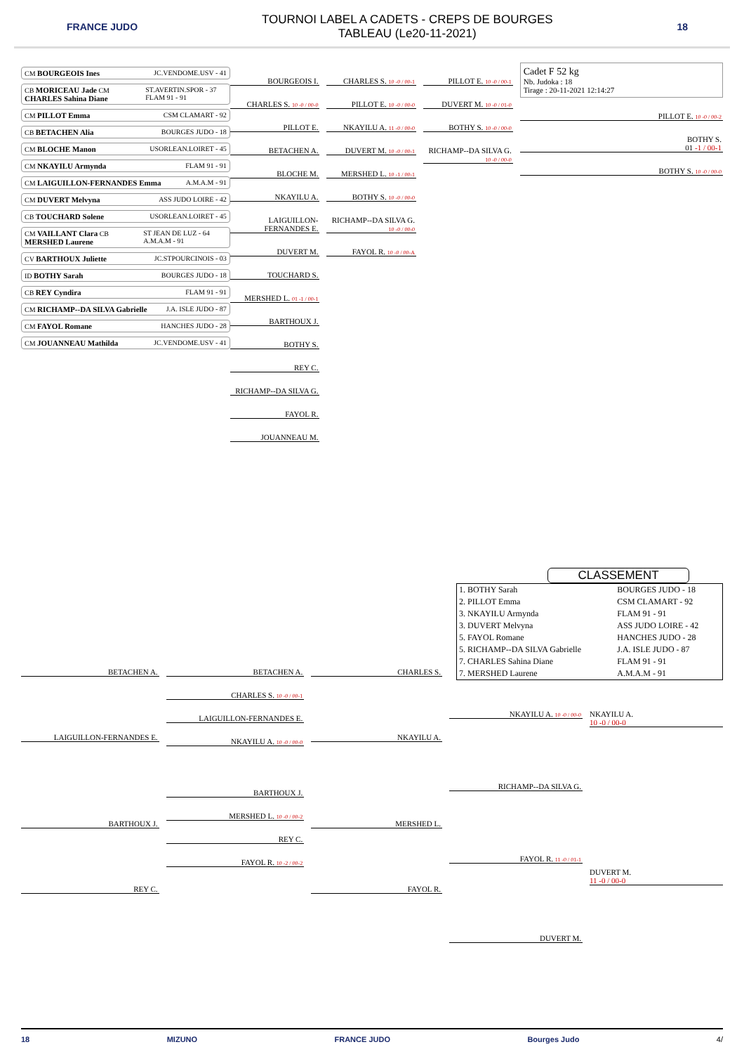FRANCE JUDO
TOURNOI LABEL A CADETS - CREPS DE BOURGES
TABLEAU (Le20-11-2021)
18
CM BOURGEOIS Ines JC.VENDOME.USV - 41
CB MORICEAU Jade CM CHARLES Sahina Diane ST.AVERTIN.SPOR - 37 FLAM 91 - 91
CM PILLOT Emma CSM CLAMART - 92
CB BETACHEN Alia BOURGES JUDO - 18
CM BLOCHE Manon USORLEAN.LOIRET - 45
CM NKAYILU Armynda FLAM 91 - 91
CM LAIGUILLON-FERNANDES Emma A.M.A.M - 91
CM DUVERT Melvyna ASS JUDO LOIRE - 42
CB TOUCHARD Solene USORLEAN.LOIRET - 45
CM VAILLANT Clara CB MERSHED Laurene ST JEAN DE LUZ - 64 A.M.A.M - 91
CV BARTHOUX Juliette JC.STPOURCINOIS - 03
ID BOTHY Sarah BOURGES JUDO - 18
CB REY Cyndira FLAM 91 - 91
CM RICHAMP--DA SILVA Gabrielle J.A. ISLE JUDO - 87
CM FAYOL Romane HANCHES JUDO - 28
CM JOUANNEAU Mathilda JC.VENDOME.USV - 41
BOURGEOIS I.
CHARLES S. 10 -0 / 00-0
PILLOT E.
BETACHEN A.
BLOCHE M.
NKAYILU A.
LAIGUILLON-FERNANDES E.
DUVERT M.
TOUCHARD S.
MERSHED L. 01 -1 / 00-1
BARTHOUX J.
BOTHY S.
REY C.
RICHAMP--DA SILVA G.
FAYOL R.
JOUANNEAU M.
CHARLES S. 10 -0 / 00-1
PILLOT E. 10 -0 / 00-0
NKAYILU A. 11 -0 / 00-0
DUVERT M. 10 -0 / 00-1
MERSHED L. 10 -1 / 00-1
BOTHY S. 10 -0 / 00-0
RICHAMP--DA SILVA G. 10 -0 / 00-0
FAYOL R. 10 -0 / 00-A
PILLOT E. 10 -0 / 00-1
DUVERT M. 10 -0 / 01-0
BOTHY S. 10 -0 / 00-0
RICHAMP--DA SILVA G. 10 -0 / 00-0
Cadet F 52 kg
Nb. Judoka : 18
Tirage : 20-11-2021 12:14:27
PILLOT E. 10 -0 / 00-2
BOTHY S.
01 -1 / 00-1
BOTHY S. 10 -0 / 00-0
CLASSEMENT
| 1. BOTHY Sarah | BOURGES JUDO - 18 |
| 2. PILLOT Emma | CSM CLAMART - 92 |
| 3. NKAYILU Armynda | FLAM 91 - 91 |
| 3. DUVERT Melvyna | ASS JUDO LOIRE - 42 |
| 5. FAYOL Romane | HANCHES JUDO - 28 |
| 5. RICHAMP--DA SILVA Gabrielle | J.A. ISLE JUDO - 87 |
| 7. CHARLES Sahina Diane | FLAM 91 - 91 |
| 7. MERSHED Laurene | A.M.A.M - 91 |
BETACHEN A.
LAIGUILLON-FERNANDES E.
BARTHOUX J.
REY C.
BETACHEN A.
CHARLES S. 10 -0 / 00-1
LAIGUILLON-FERNANDES E.
NKAYILU A. 10 -0 / 00-0
BARTHOUX J.
MERSHED L. 10 -0 / 00-2
REY C.
FAYOL R. 10 -2 / 00-2
CHARLES S.
NKAYILU A.
MERSHED L.
FAYOL R.
NKAYILU A. 10 -0 / 00-0
RICHAMP--DA SILVA G.
FAYOL R. 11 -0 / 01-1
DUVERT M.
NKAYILU A.
10 -0 / 00-0
DUVERT M.
11 -0 / 00-0
18 MIZUNO FRANCE JUDO Bourges Judo 4/